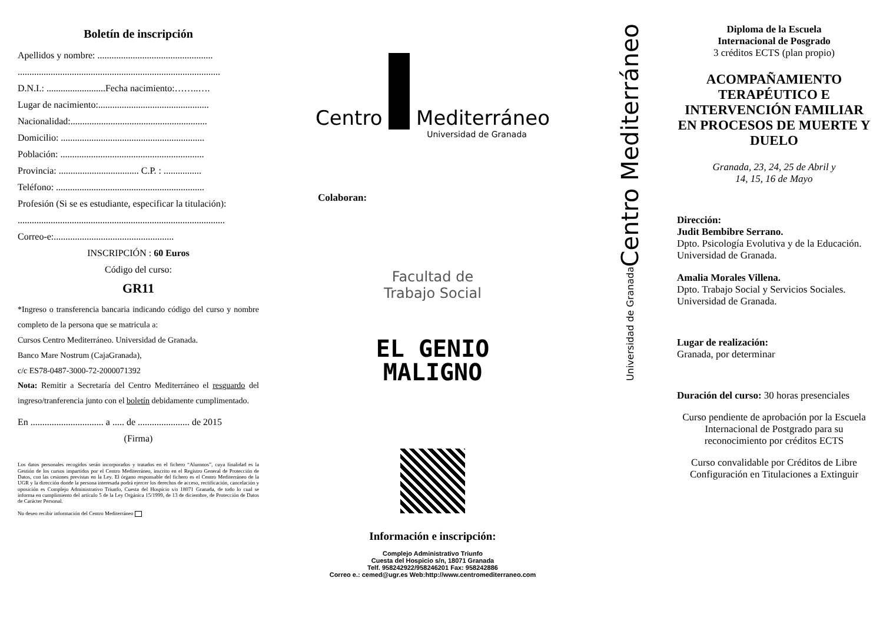Boletín de inscripción
Apellidos y nombre: .................................................
......................................................................................
D.N.I.: .........................Fecha nacimiento:……..….
Lugar de nacimiento:...............................................
Nacionalidad:..........................................................
Domicilio: .............................................................
Población: .............................................................
Provincia: .................................. C.P. : ................
Teléfono: ...............................................................
Profesión (Si se es estudiante, especificar la titulación):
........................................................................................
Correo-e:...................................................
INSCRIPCIÓN : 60 Euros
Código del curso:
GR11
*Ingreso o transferencia bancaria indicando código del curso y nombre completo de la persona que se matricula a:
Cursos Centro Mediterráneo. Universidad de Granada.
Banco Mare Nostrum (CajaGranada),
c/c ES78-0487-3000-72-2000071392
Nota: Remitir a Secretaría del Centro Mediterráneo el resguardo del ingreso/tranferencia junto con el boletín debidamente cumplimentado.
En ............................... a ..... de ...................... de 2015
(Firma)
Los datos personales recogidos serán incorporados y tratados en el fichero “Alumnos”, cuya finalidad es la Gestión de los cursos impartidos por el Centro Mediterráneo, inscrito en el Registro General de Protección de Datos, con las cesiones previstas en la Ley. El órgano responsable del fichero es el Centro Mediterráneo de la UGR y la dirección donde la persona interesada podrá ejercer los derechos de acceso, rectificación, cancelación y oposición es Complejo Administrativo Triunfo, Cuesta del Hospicio s/n 18071 Granada, de todo lo cual se informa en cumplimiento del artículo 5 de la Ley Orgánica 15/1999, de 13 de diciembre, de Protección de Datos de Carácter Personal.
No deseo recibir información del Centro Mediterráneo
Centro Mediterráneo
Universidad de Granada
Colaboran:
Facultad de
Trabajo Social
EL GENIO
MALIGNO
Información e inscripción:
Complejo Administrativo Triunfo
Cuesta del Hospicio s/n, 18071 Granada
Telf. 958242922/958246201 Fax: 958242886
Correo e.: cemed@ugr.es Web:http://www.centromediterraneo.com
Centro Mediterráneo
Universidad de Granada
Diploma de la Escuela
Internacional de Posgrado
3 créditos ECTS (plan propio)
ACOMPAÑAMIENTO TERAPÉUTICO E INTERVENCIÓN FAMILIAR EN PROCESOS DE MUERTE Y DUELO
Granada, 23, 24, 25 de Abril y
14, 15, 16 de Mayo
Dirección:
Judit Bembibre Serrano.
Dpto. Psicología Evolutiva y de la Educación.
Universidad de Granada.
Amalia Morales Villena.
Dpto. Trabajo Social y Servicios Sociales.
Universidad de Granada.
Lugar de realización:
Granada, por determinar
Duración del curso: 30 horas presenciales
Curso pendiente de aprobación por la Escuela Internacional de Postgrado para su reconocimiento por créditos ECTS
Curso convalidable por Créditos de Libre Configuración en Titulaciones a Extinguir